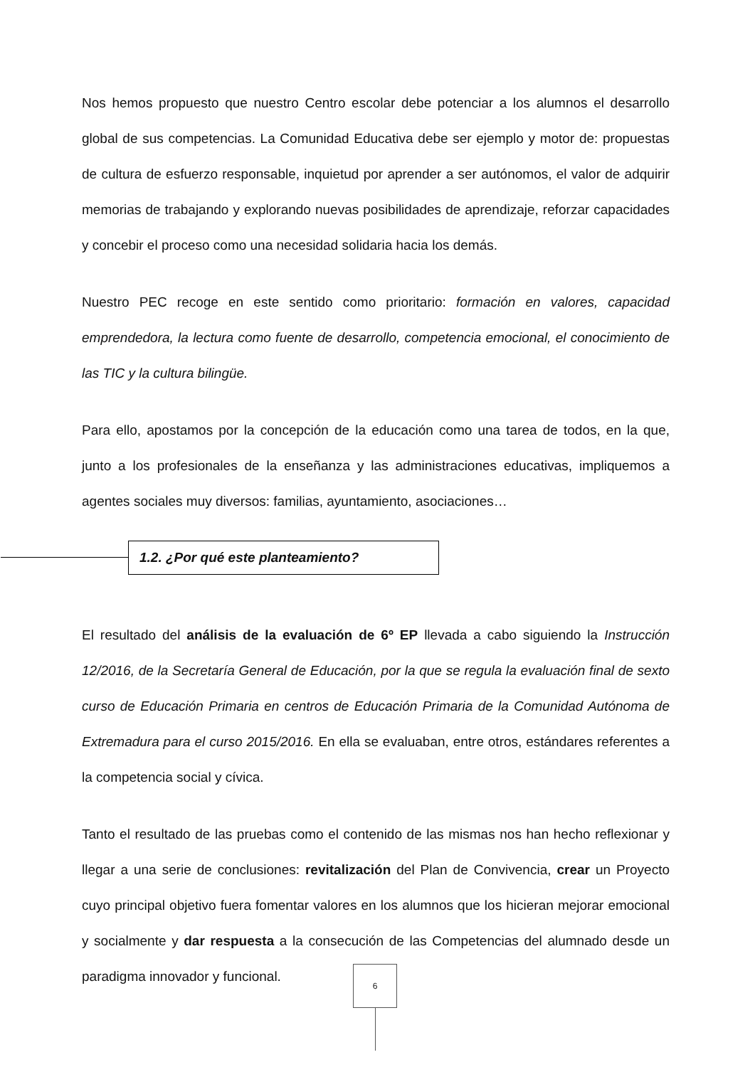Nos hemos propuesto que nuestro Centro escolar debe potenciar a los alumnos el desarrollo global de sus competencias. La Comunidad Educativa debe ser ejemplo y motor de: propuestas de cultura de esfuerzo responsable, inquietud por aprender a ser autónomos, el valor de adquirir memorias de trabajando y explorando nuevas posibilidades de aprendizaje, reforzar capacidades y concebir el proceso como una necesidad solidaria hacia los demás.
Nuestro PEC recoge en este sentido como prioritario: formación en valores, capacidad emprendedora, la lectura como fuente de desarrollo, competencia emocional, el conocimiento de las TIC y la cultura bilingüe.
Para ello, apostamos por la concepción de la educación como una tarea de todos, en la que, junto a los profesionales de la enseñanza y las administraciones educativas, impliquemos a agentes sociales muy diversos: familias, ayuntamiento, asociaciones…
1.2. ¿Por qué este planteamiento?
El resultado del análisis de la evaluación de 6º EP llevada a cabo siguiendo la Instrucción 12/2016, de la Secretaría General de Educación, por la que se regula la evaluación final de sexto curso de Educación Primaria en centros de Educación Primaria de la Comunidad Autónoma de Extremadura para el curso 2015/2016. En ella se evaluaban, entre otros, estándares referentes a la competencia social y cívica.
Tanto el resultado de las pruebas como el contenido de las mismas nos han hecho reflexionar y llegar a una serie de conclusiones: revitalización del Plan de Convivencia, crear un Proyecto cuyo principal objetivo fuera fomentar valores en los alumnos que los hicieran mejorar emocional y socialmente y dar respuesta a la consecución de las Competencias del alumnado desde un paradigma innovador y funcional.
6